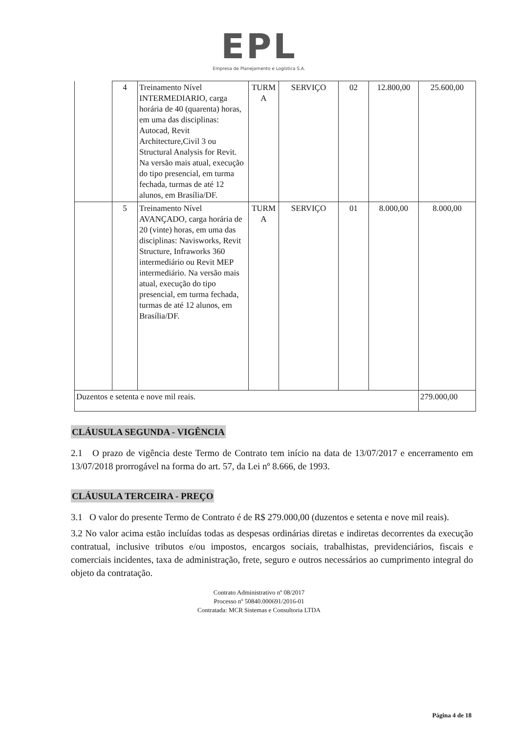EPL
Empresa de Planejamento e Logística S.A.
| | 4 | Treinamento Nível INTERMEDIARIO, carga horária de 40 (quarenta) horas, em uma das disciplinas: Autocad, Revit Architecture,Civil 3 ou Structural Analysis for Revit. Na versão mais atual, execução do tipo presencial, em turma fechada, turmas de até 12 alunos, em Brasília/DF. | TURM A | SERVIÇO | 02 | 12.800,00 | 25.600,00 |
| | 5 | Treinamento Nível AVANÇADO, carga horária de 20 (vinte) horas, em uma das disciplinas: Navisworks, Revit Structure, Infraworks 360 intermediário ou Revit MEP intermediário. Na versão mais atual, execução do tipo presencial, em turma fechada, turmas de até 12 alunos, em Brasília/DF. | TURM A | SERVIÇO | 01 | 8.000,00 | 8.000,00 |
| Duzentos e setenta e nove mil reais. | | | | | | | 279.000,00 |
CLÁUSULA SEGUNDA - VIGÊNCIA
2.1 O prazo de vigência deste Termo de Contrato tem início na data de 13/07/2017 e encerramento em 13/07/2018 prorrogável na forma do art. 57, da Lei nº 8.666, de 1993.
CLÁUSULA TERCEIRA - PREÇO
3.1 O valor do presente Termo de Contrato é de R$ 279.000,00 (duzentos e setenta e nove mil reais).
3.2 No valor acima estão incluídas todas as despesas ordinárias diretas e indiretas decorrentes da execução contratual, inclusive tributos e/ou impostos, encargos sociais, trabalhistas, previdenciários, fiscais e comerciais incidentes, taxa de administração, frete, seguro e outros necessários ao cumprimento integral do objeto da contratação.
Contrato Administrativo nº 08/2017
Processo nº 50840.000691/2016-01
Contratada: MCR Sistemas e Consultoria LTDA
Página 4 de 18